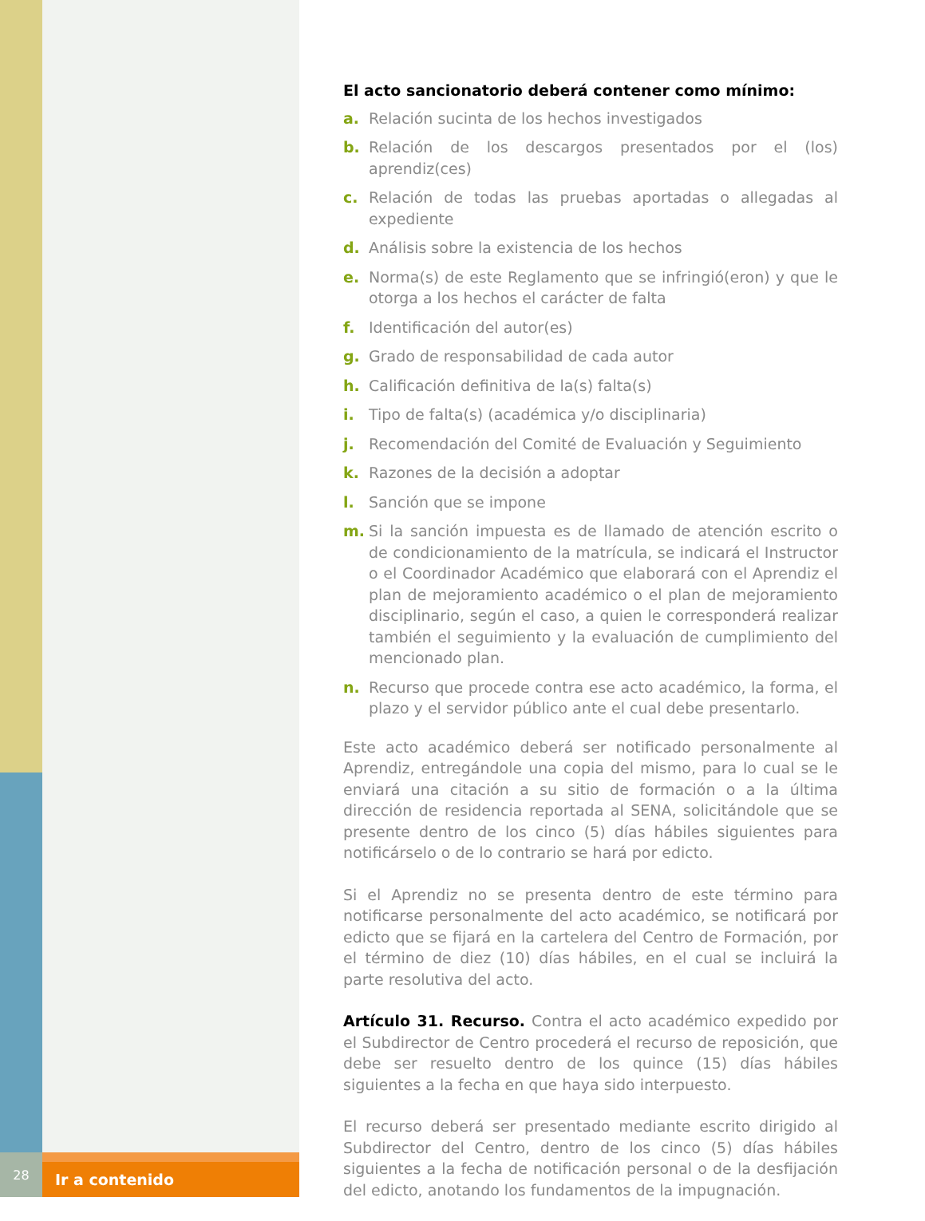El acto sancionatorio deberá contener como mínimo:
a. Relación sucinta de los hechos investigados
b. Relación de los descargos presentados por el (los) aprendiz(ces)
c. Relación de todas las pruebas aportadas o allegadas al expediente
d. Análisis sobre la existencia de los hechos
e. Norma(s) de este Reglamento que se infringió(eron) y que le otorga a los hechos el carácter de falta
f. Identificación del autor(es)
g. Grado de responsabilidad de cada autor
h. Calificación definitiva de la(s) falta(s)
i. Tipo de falta(s) (académica y/o disciplinaria)
j. Recomendación del Comité de Evaluación y Seguimiento
k. Razones de la decisión a adoptar
l. Sanción que se impone
m. Si la sanción impuesta es de llamado de atención escrito o de condicionamiento de la matrícula, se indicará el Instructor o el Coordinador Académico que elaborará con el Aprendiz el plan de mejoramiento académico o el plan de mejoramiento disciplinario, según el caso, a quien le corresponderá realizar también el seguimiento y la evaluación de cumplimiento del mencionado plan.
n. Recurso que procede contra ese acto académico, la forma, el plazo y el servidor público ante el cual debe presentarlo.
Este acto académico deberá ser notificado personalmente al Aprendiz, entregándole una copia del mismo, para lo cual se le enviará una citación a su sitio de formación o a la última dirección de residencia reportada al SENA, solicitándole que se presente dentro de los cinco (5) días hábiles siguientes para notificárselo o de lo contrario se hará por edicto.
Si el Aprendiz no se presenta dentro de este término para notificarse personalmente del acto académico, se notificará por edicto que se fijará en la cartelera del Centro de Formación, por el término de diez (10) días hábiles, en el cual se incluirá la parte resolutiva del acto.
Artículo 31. Recurso. Contra el acto académico expedido por el Subdirector de Centro procederá el recurso de reposición, que debe ser resuelto dentro de los quince (15) días hábiles siguientes a la fecha en que haya sido interpuesto.
El recurso deberá ser presentado mediante escrito dirigido al Subdirector del Centro, dentro de los cinco (5) días hábiles siguientes a la fecha de notificación personal o de la desfijación del edicto, anotando los fundamentos de la impugnación.
28
Ir a contenido